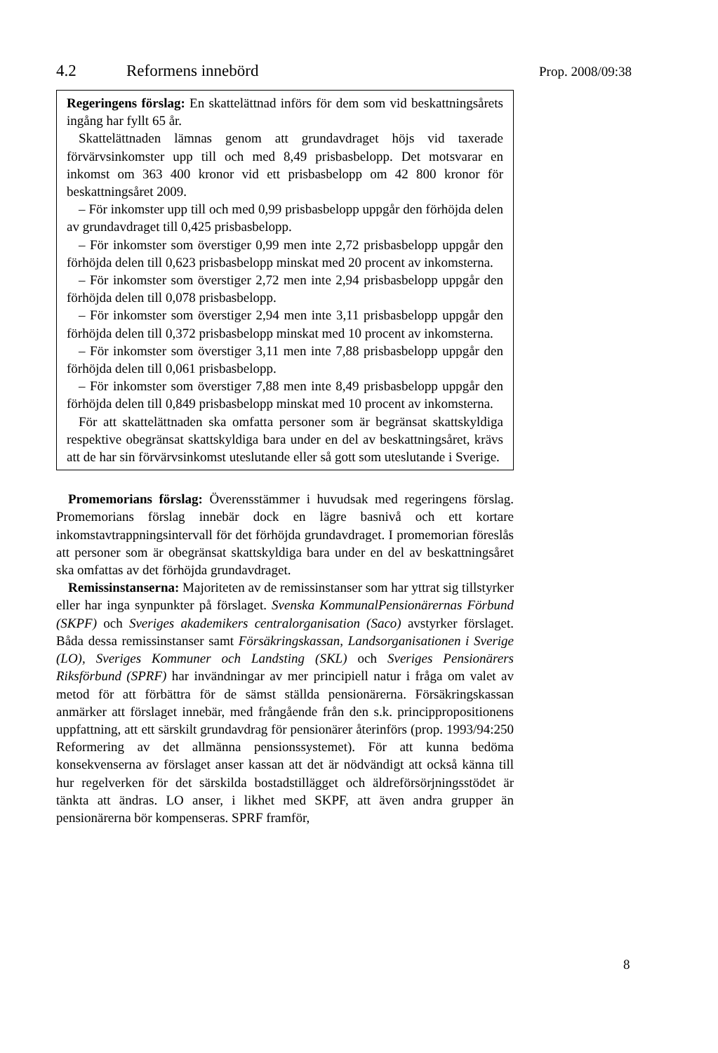4.2 Reformens innebörd
Prop. 2008/09:38
Regeringens förslag: En skattelättnad införs för dem som vid beskattningsårets ingång har fyllt 65 år.
Skattelättnaden lämnas genom att grundavdraget höjs vid taxerade förvärvsinkomster upp till och med 8,49 prisbasbelopp. Det motsvarar en inkomst om 363 400 kronor vid ett prisbasbelopp om 42 800 kronor för beskattningsåret 2009.
– För inkomster upp till och med 0,99 prisbasbelopp uppgår den förhöjda delen av grundavdraget till 0,425 prisbasbelopp.
– För inkomster som överstiger 0,99 men inte 2,72 prisbasbelopp uppgår den förhöjda delen till 0,623 prisbasbelopp minskat med 20 procent av inkomsterna.
– För inkomster som överstiger 2,72 men inte 2,94 prisbasbelopp uppgår den förhöjda delen till 0,078 prisbasbelopp.
– För inkomster som överstiger 2,94 men inte 3,11 prisbasbelopp uppgår den förhöjda delen till 0,372 prisbasbelopp minskat med 10 procent av inkomsterna.
– För inkomster som överstiger 3,11 men inte 7,88 prisbasbelopp uppgår den förhöjda delen till 0,061 prisbasbelopp.
– För inkomster som överstiger 7,88 men inte 8,49 prisbasbelopp uppgår den förhöjda delen till 0,849 prisbasbelopp minskat med 10 procent av inkomsterna.
För att skattelättnaden ska omfatta personer som är begränsat skattskyldiga respektive obegränsat skattskyldiga bara under en del av beskattningsåret, krävs att de har sin förvärvsinkomst uteslutande eller så gott som uteslutande i Sverige.
Promemorians förslag: Överensstämmer i huvudsak med regeringens förslag. Promemorians förslag innebär dock en lägre basnivå och ett kortare inkomstavtrappningsintervall för det förhöjda grundavdraget. I promemorian föreslås att personer som är obegränsat skattskyldiga bara under en del av beskattningsåret ska omfattas av det förhöjda grundavdraget.
Remissinstanserna: Majoriteten av de remissinstanser som har yttrat sig tillstyrker eller har inga synpunkter på förslaget. Svenska KommunalPensionärernas Förbund (SKPF) och Sveriges akademikers centralorganisation (Saco) avstyrker förslaget. Båda dessa remissinstanser samt Försäkringskassan, Landsorganisationen i Sverige (LO), Sveriges Kommuner och Landsting (SKL) och Sveriges Pensionärers Riksförbund (SPRF) har invändningar av mer principiell natur i fråga om valet av metod för att förbättra för de sämst ställda pensionärerna. Försäkringskassan anmärker att förslaget innebär, med frångående från den s.k. princippropositionens uppfattning, att ett särskilt grundavdrag för pensionärer återinförs (prop. 1993/94:250 Reformering av det allmänna pensionssystemet). För att kunna bedöma konsekvenserna av förslaget anser kassan att det är nödvändigt att också känna till hur regelverken för det särskilda bostadstillägget och äldreförsörjningsstödet är tänkta att ändras. LO anser, i likhet med SKPF, att även andra grupper än pensionärerna bör kompenseras. SPRF framför,
8